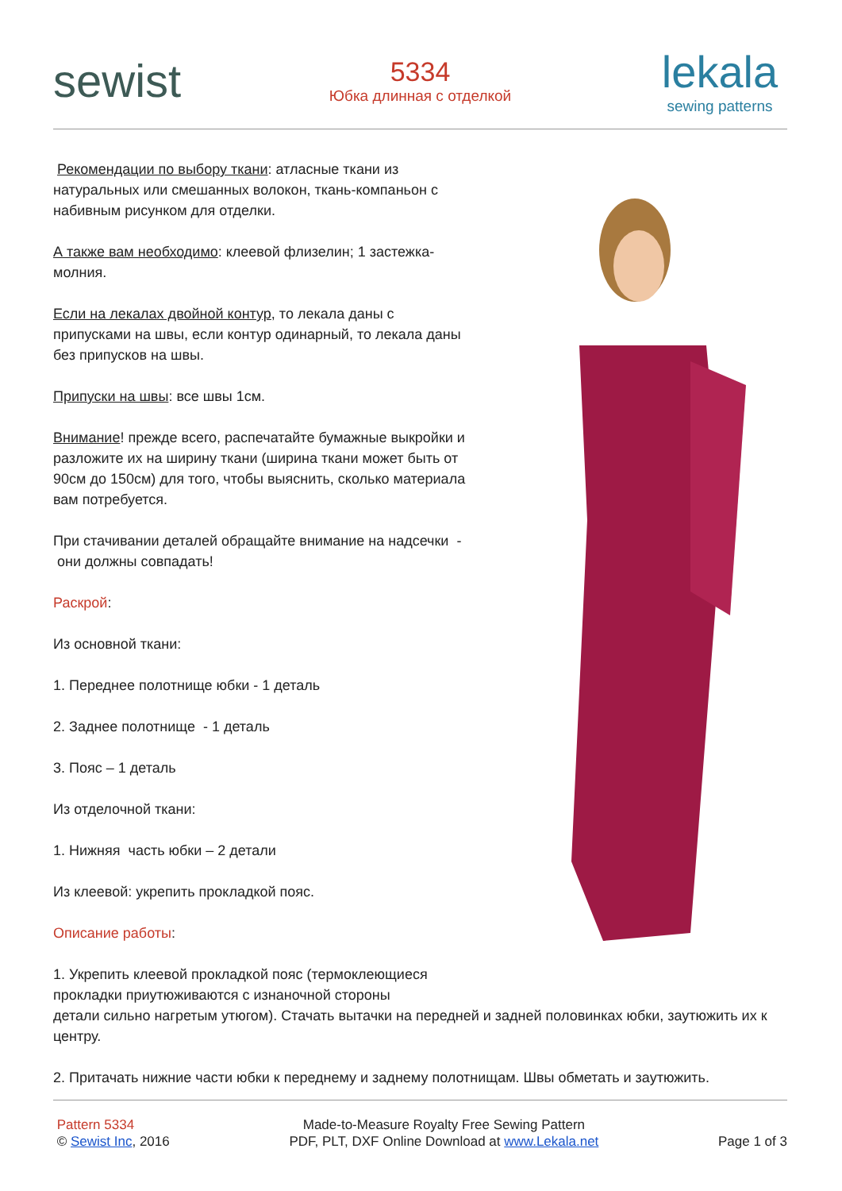sewist
5334
Юбка длинная с отделкой
lekala
sewing patterns
Рекомендации по выбору ткани: атласные ткани из натуральных или смешанных волокон, ткань-компаньон с набивным рисунком для отделки.
А также вам необходимо: клеевой флизелин; 1 застежка-молния.
Если на лекалах двойной контур, то лекала даны с припусками на швы, если контур одинарный, то лекала даны без припусков на швы.
Припуски на швы: все швы 1см.
Внимание! прежде всего, распечатайте бумажные выкройки и разложите их на ширину ткани (ширина ткани может быть от 90см до 150см) для того, чтобы выяснить, сколько материала вам потребуется.
При стачивании деталей обращайте внимание на надсечки - они должны совпадать!
Раскрой:
Из основной ткани:
1. Переднее полотнище юбки - 1 деталь
2. Заднее полотнище - 1 деталь
3. Пояс – 1 деталь
Из отделочной ткани:
1. Нижняя часть юбки – 2 детали
Из клеевой: укрепить прокладкой пояс.
Описание работы:
1. Укрепить клеевой прокладкой пояс (термоклеющиеся
прокладки приутюживаются с изнаночной стороны
детали сильно нагретым утюгом). Стачать вытачки на передней и задней половинках юбки, заутюжить их к центру.
2. Притачать нижние части юбки к переднему и заднему полотнищам. Швы обметать и заутюжить.
Pattern 5334
© Sewist Inc, 2016
Made-to-Measure Royalty Free Sewing Pattern
PDF, PLT, DXF Online Download at www.Lekala.net
Page 1 of 3